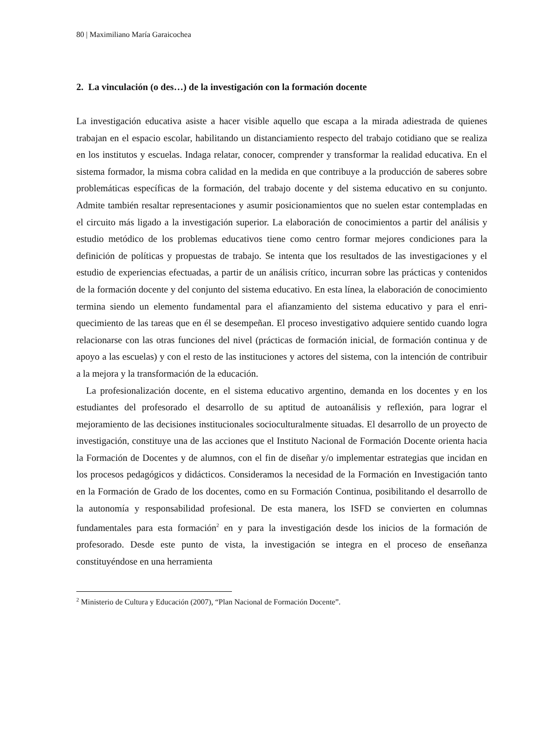80 | Maximiliano María Garaicochea
2. La vinculación (o des…) de la investigación con la formación docente
La investigación educativa asiste a hacer visible aquello que escapa a la mirada adiestrada de quienes trabajan en el espacio escolar, habilitando un distanciamiento respecto del trabajo cotidiano que se realiza en los institutos y escuelas. Indaga relatar, conocer, comprender y transformar la realidad educativa. En el sistema formador, la misma cobra calidad en la medida en que contribuye a la producción de saberes sobre problemáticas específicas de la formación, del trabajo docente y del sistema educativo en su conjunto. Admite también resaltar representaciones y asumir posicionamientos que no suelen estar contempladas en el circuito más ligado a la investigación superior. La elaboración de conocimientos a partir del análisis y estudio metódico de los problemas educativos tiene como centro formar mejores condiciones para la definición de políticas y propuestas de trabajo. Se intenta que los resultados de las investigaciones y el estudio de experiencias efectuadas, a partir de un análisis crítico, incurran sobre las prácticas y contenidos de la formación docente y del conjunto del sistema educativo. En esta línea, la elaboración de conocimiento termina siendo un elemento fundamental para el afianzamiento del sistema educativo y para el enri-quecimiento de las tareas que en él se desempeñan. El proceso investigativo adquiere sentido cuando logra relacionarse con las otras funciones del nivel (prácticas de formación inicial, de formación continua y de apoyo a las escuelas) y con el resto de las instituciones y actores del sistema, con la intención de contribuir a la mejora y la transformación de la educación.
La profesionalización docente, en el sistema educativo argentino, demanda en los docentes y en los estudiantes del profesorado el desarrollo de su aptitud de autoanálisis y reflexión, para lograr el mejoramiento de las decisiones institucionales socioculturalmente situadas. El desarrollo de un proyecto de investigación, constituye una de las acciones que el Instituto Nacional de Formación Docente orienta hacia la Formación de Docentes y de alumnos, con el fin de diseñar y/o implementar estrategias que incidan en los procesos pedagógicos y didácticos. Consideramos la necesidad de la Formación en Investigación tanto en la Formación de Grado de los docentes, como en su Formación Continua, posibilitando el desarrollo de la autonomía y responsabilidad profesional. De esta manera, los ISFD se convierten en columnas fundamentales para esta formación<sup>2</sup> en y para la investigación desde los inicios de la formación de profesorado. Desde este punto de vista, la investigación se integra en el proceso de enseñanza constituyéndose en una herramienta
<sup>2</sup> Ministerio de Cultura y Educación (2007), “Plan Nacional de Formación Docente”.